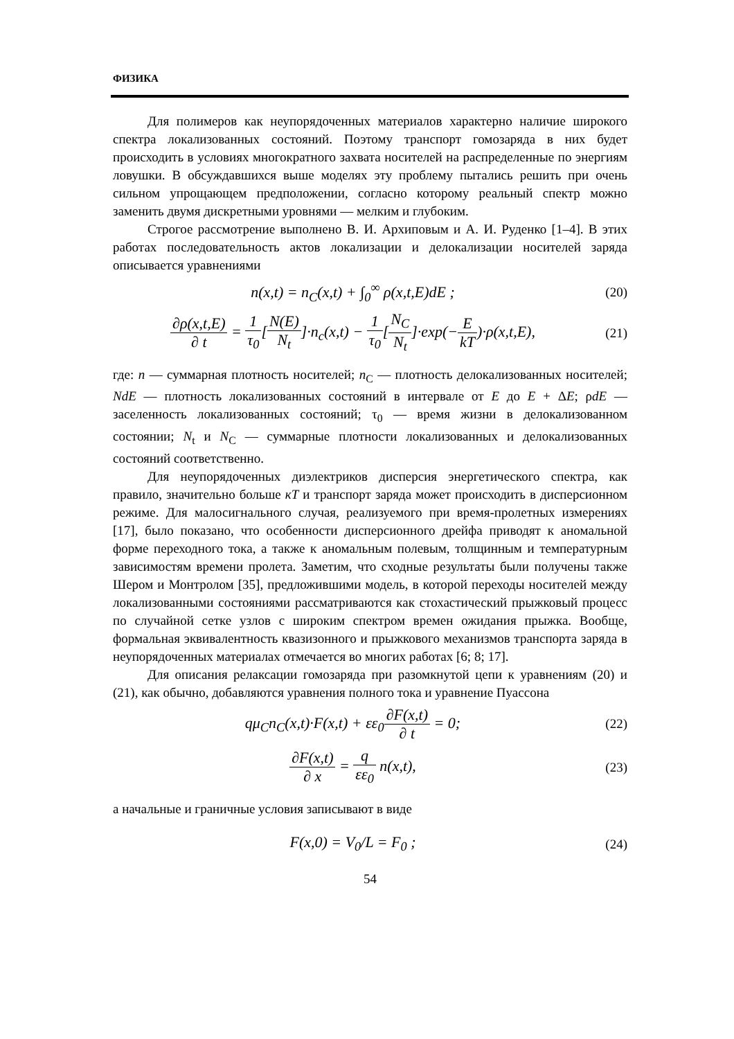ФИЗИКА
Для полимеров как неупорядоченных материалов характерно наличие широкого спектра локализованных состояний. Поэтому транспорт гомозаряда в них будет происходить в условиях многократного захвата носителей на распределенные по энергиям ловушки. В обсуждавшихся выше моделях эту проблему пытались решить при очень сильном упрощающем предположении, согласно которому реальный спектр можно заменить двумя дискретными уровнями — мелким и глубоким.
Строгое рассмотрение выполнено В. И. Архиповым и А. И. Руденко [1–4]. В этих работах последовательность актов локализации и делокализации носителей заряда описывается уравнениями
n(x,t) = n<sub>C</sub>(x,t) + ∫<sub>0</sub><sup>∞</sup> ρ(x,t,E)dE ;
(20)
∂ρ(x,t,E) ∂ t = 1 τ<sub>0</sub>[N(E) N<sub>t</sub>]·n<sub>c</sub>(x,t) − 1 τ<sub>0</sub>[N<sub>C</sub> N<sub>t</sub>]·exp(−E kT)·ρ(x,t,E),
(21)
где: n — суммарная плотность носителей; n<sub>C</sub> — плотность делокализованных носителей; NdE — плотность локализованных состояний в интервале от E до E + ΔE; ρdE — заселенность локализованных состояний; τ<sub>0</sub> — время жизни в делокализованном состоянии; N<sub>t</sub> и N<sub>C</sub> — суммарные плотности локализованных и делокализованных состояний соответственно.
Для неупорядоченных диэлектриков дисперсия энергетического спектра, как правило, значительно больше кT и транспорт заряда может происходить в дисперсионном режиме. Для малосигнального случая, реализуемого при время-пролетных измерениях [17], было показано, что особенности дисперсионного дрейфа приводят к аномальной форме переходного тока, а также к аномальным полевым, толщинным и температурным зависимостям времени пролета. Заметим, что сходные результаты были получены также Шером и Монтролом [35], предложившими модель, в которой переходы носителей между локализованными состояниями рассматриваются как стохастический прыжковый процесс по случайной сетке узлов с широким спектром времен ожидания прыжка. Вообще, формальная эквивалентность квазизонного и прыжкового механизмов транспорта заряда в неупорядоченных материалах отмечается во многих работах [6; 8; 17].
Для описания релаксации гомозаряда при разомкнутой цепи к уравнениям (20) и (21), как обычно, добавляются уравнения полного тока и уравнение Пуассона
qμ<sub>C</sub>n<sub>C</sub>(x,t)·F(x,t) + εε<sub>0</sub>∂F(x,t) ∂ t = 0;
(22)
∂F(x,t) ∂ x = q εε<sub>0</sub> n(x,t),
(23)
а начальные и граничные условия записывают в виде
F(x,0) = V<sub>0</sub>/L = F<sub>0</sub> ;
(24)
54